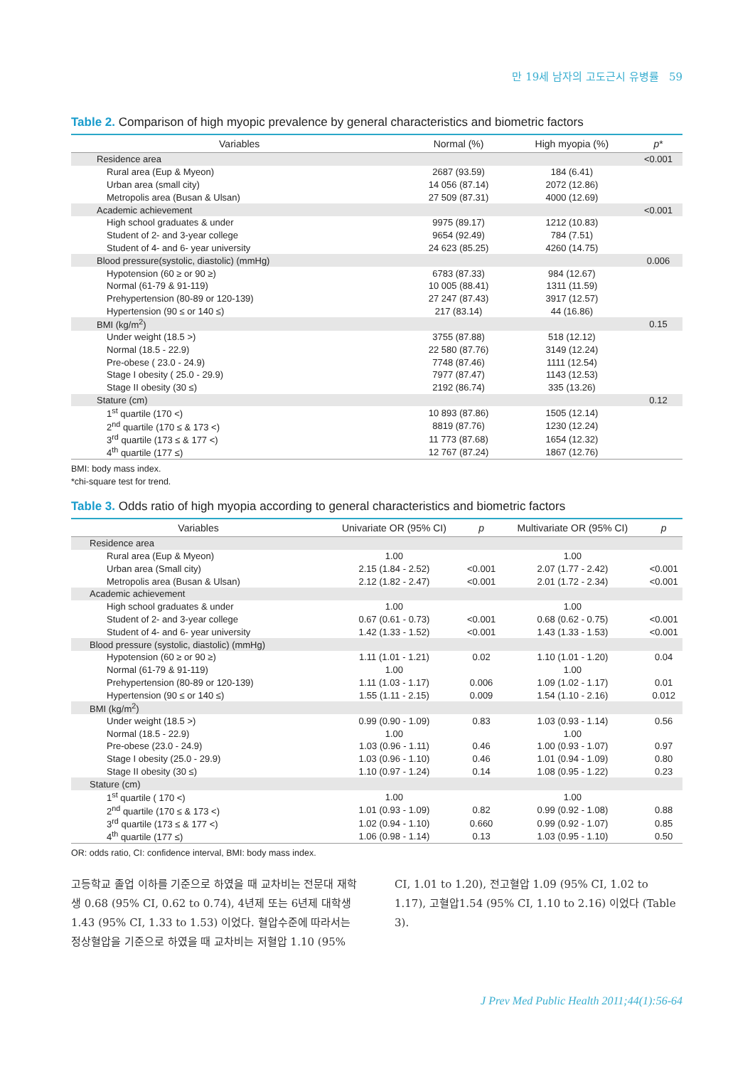만 19세 남자의 고도근시 유병률 59
Table 2. Comparison of high myopic prevalence by general characteristics and biometric factors
| Variables | Normal (%) | High myopia (%) | p * |
| --- | --- | --- | --- |
| Residence area | | | <0.001 |
| Rural area (Eup & Myeon) | 2687 (93.59) | 184 (6.41) | |
| Urban area (small city) | 14 056 (87.14) | 2072 (12.86) | |
| Metropolis area (Busan & Ulsan) | 27 509 (87.31) | 4000 (12.69) | |
| Academic achievement | | | <0.001 |
| High school graduates & under | 9975 (89.17) | 1212 (10.83) | |
| Student of 2- and 3-year college | 9654 (92.49) | 784 (7.51) | |
| Student of 4- and 6- year university | 24 623 (85.25) | 4260 (14.75) | |
| Blood pressure(systolic, diastolic) (mmHg) | | | 0.006 |
| Hypotension (60 ≥ or 90 ≥) | 6783 (87.33) | 984 (12.67) | |
| Normal (61-79 & 91-119) | 10 005 (88.41) | 1311 (11.59) | |
| Prehypertension (80-89 or 120-139) | 27 247 (87.43) | 3917 (12.57) | |
| Hypertension (90 ≤ or 140 ≤) | 217 (83.14) | 44 (16.86) | |
| BMI (kg/m<sup>2</sup>) | | | 0.15 |
| Under weight (18.5 >) | 3755 (87.88) | 518 (12.12) | |
| Normal (18.5 - 22.9) | 22 580 (87.76) | 3149 (12.24) | |
| Pre-obese ( 23.0 - 24.9) | 7748 (87.46) | 1111 (12.54) | |
| Stage I obesity ( 25.0 - 29.9) | 7977 (87.47) | 1143 (12.53) | |
| Stage II obesity (30 ≤) | 2192 (86.74) | 335 (13.26) | |
| Stature (cm) | | | 0.12 |
| 1<sup>st</sup> quartile (170 <) | 10 893 (87.86) | 1505 (12.14) | |
| 2<sup>nd</sup> quartile (170 ≤ & 173 <) | 8819 (87.76) | 1230 (12.24) | |
| 3<sup>rd</sup> quartile (173 ≤ & 177 <) | 11 773 (87.68) | 1654 (12.32) | |
| 4<sup>th</sup> quartile (177 ≤) | 12 767 (87.24) | 1867 (12.76) | |
BMI: body mass index.
*chi-square test for trend.
Table 3. Odds ratio of high myopia according to general characteristics and biometric factors
| Variables | Univariate OR (95% CI) | p | Multivariate OR (95% CI) | p |
| --- | --- | --- | --- | --- |
| Residence area | | | | |
| Rural area (Eup & Myeon) | 1.00 | | 1.00 | |
| Urban area (Small city) | 2.15 (1.84 - 2.52) | <0.001 | 2.07 (1.77 - 2.42) | <0.001 |
| Metropolis area (Busan & Ulsan) | 2.12 (1.82 - 2.47) | <0.001 | 2.01 (1.72 - 2.34) | <0.001 |
| Academic achievement | | | | |
| High school graduates & under | 1.00 | | 1.00 | |
| Student of 2- and 3-year college | 0.67 (0.61 - 0.73) | <0.001 | 0.68 (0.62 - 0.75) | <0.001 |
| Student of 4- and 6- year university | 1.42 (1.33 - 1.52) | <0.001 | 1.43 (1.33 - 1.53) | <0.001 |
| Blood pressure (systolic, diastolic) (mmHg) | | | | |
| Hypotension (60 ≥ or 90 ≥) | 1.11 (1.01 - 1.21) | 0.02 | 1.10 (1.01 - 1.20) | 0.04 |
| Normal (61-79 & 91-119) | 1.00 | | 1.00 | |
| Prehypertension (80-89 or 120-139) | 1.11 (1.03 - 1.17) | 0.006 | 1.09 (1.02 - 1.17) | 0.01 |
| Hypertension (90 ≤ or 140 ≤) | 1.55 (1.11 - 2.15) | 0.009 | 1.54 (1.10 - 2.16) | 0.012 |
| BMI (kg/m<sup>2</sup>) | | | | |
| Under weight (18.5 >) | 0.99 (0.90 - 1.09) | 0.83 | 1.03 (0.93 - 1.14) | 0.56 |
| Normal (18.5 - 22.9) | 1.00 | | 1.00 | |
| Pre-obese (23.0 - 24.9) | 1.03 (0.96 - 1.11) | 0.46 | 1.00 (0.93 - 1.07) | 0.97 |
| Stage I obesity (25.0 - 29.9) | 1.03 (0.96 - 1.10) | 0.46 | 1.01 (0.94 - 1.09) | 0.80 |
| Stage II obesity (30 ≤) | 1.10 (0.97 - 1.24) | 0.14 | 1.08 (0.95 - 1.22) | 0.23 |
| Stature (cm) | | | | |
| 1<sup>st</sup> quartile ( 170 <) | 1.00 | | 1.00 | |
| 2<sup>nd</sup> quartile (170 ≤ & 173 <) | 1.01 (0.93 - 1.09) | 0.82 | 0.99 (0.92 - 1.08) | 0.88 |
| 3<sup>rd</sup> quartile (173 ≤ & 177 <) | 1.02 (0.94 - 1.10) | 0.660 | 0.99 (0.92 - 1.07) | 0.85 |
| 4<sup>th</sup> quartile (177 ≤) | 1.06 (0.98 - 1.14) | 0.13 | 1.03 (0.95 - 1.10) | 0.50 |
OR: odds ratio, CI: confidence interval, BMI: body mass index.
고등학교 졸업 이하를 기준으로 하였을 때 교차비는 전문대 재학생 0.68 (95% CI, 0.62 to 0.74), 4년제 또는 6년제 대학생 1.43 (95% CI, 1.33 to 1.53) 이었다. 혈압수준에 따라서는 정상혈압을 기준으로 하였을 때 교차비는 저혈압 1.10 (95%
CI, 1.01 to 1.20), 전고혈압 1.09 (95% CI, 1.02 to 1.17), 고혈압1.54 (95% CI, 1.10 to 2.16) 이었다 (Table 3).
J Prev Med Public Health 2011;44(1):56-64